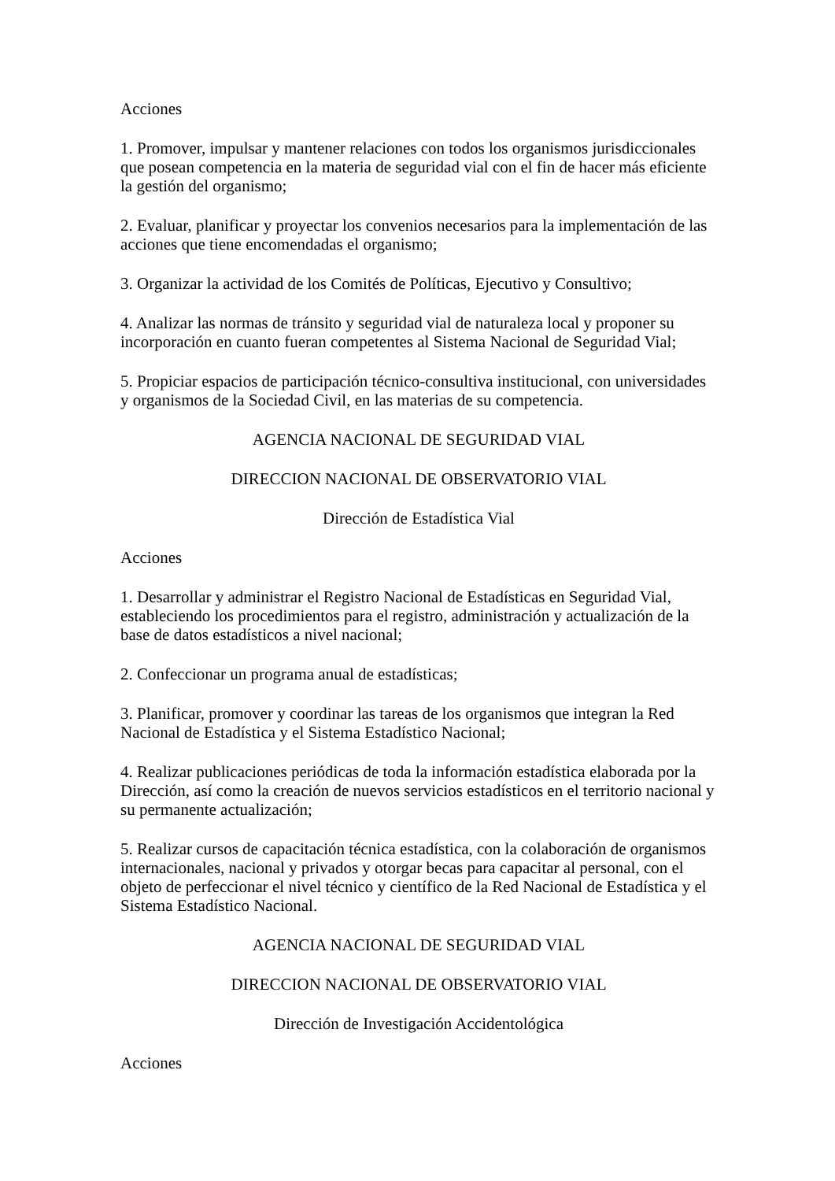Acciones
1. Promover, impulsar y mantener relaciones con todos los organismos jurisdiccionales que posean competencia en la materia de seguridad vial con el fin de hacer más eficiente la gestión del organismo;
2. Evaluar, planificar y proyectar los convenios necesarios para la implementación de las acciones que tiene encomendadas el organismo;
3. Organizar la actividad de los Comités de Políticas, Ejecutivo y Consultivo;
4. Analizar las normas de tránsito y seguridad vial de naturaleza local y proponer su incorporación en cuanto fueran competentes al Sistema Nacional de Seguridad Vial;
5. Propiciar espacios de participación técnico-consultiva institucional, con universidades y organismos de la Sociedad Civil, en las materias de su competencia.
AGENCIA NACIONAL DE SEGURIDAD VIAL
DIRECCION NACIONAL DE OBSERVATORIO VIAL
Dirección de Estadística Vial
Acciones
1. Desarrollar y administrar el Registro Nacional de Estadísticas en Seguridad Vial, estableciendo los procedimientos para el registro, administración y actualización de la base de datos estadísticos a nivel nacional;
2. Confeccionar un programa anual de estadísticas;
3. Planificar, promover y coordinar las tareas de los organismos que integran la Red Nacional de Estadística y el Sistema Estadístico Nacional;
4. Realizar publicaciones periódicas de toda la información estadística elaborada por la Dirección, así como la creación de nuevos servicios estadísticos en el territorio nacional y su permanente actualización;
5. Realizar cursos de capacitación técnica estadística, con la colaboración de organismos internacionales, nacional y privados y otorgar becas para capacitar al personal, con el objeto de perfeccionar el nivel técnico y científico de la Red Nacional de Estadística y el Sistema Estadístico Nacional.
AGENCIA NACIONAL DE SEGURIDAD VIAL
DIRECCION NACIONAL DE OBSERVATORIO VIAL
Dirección de Investigación Accidentológica
Acciones